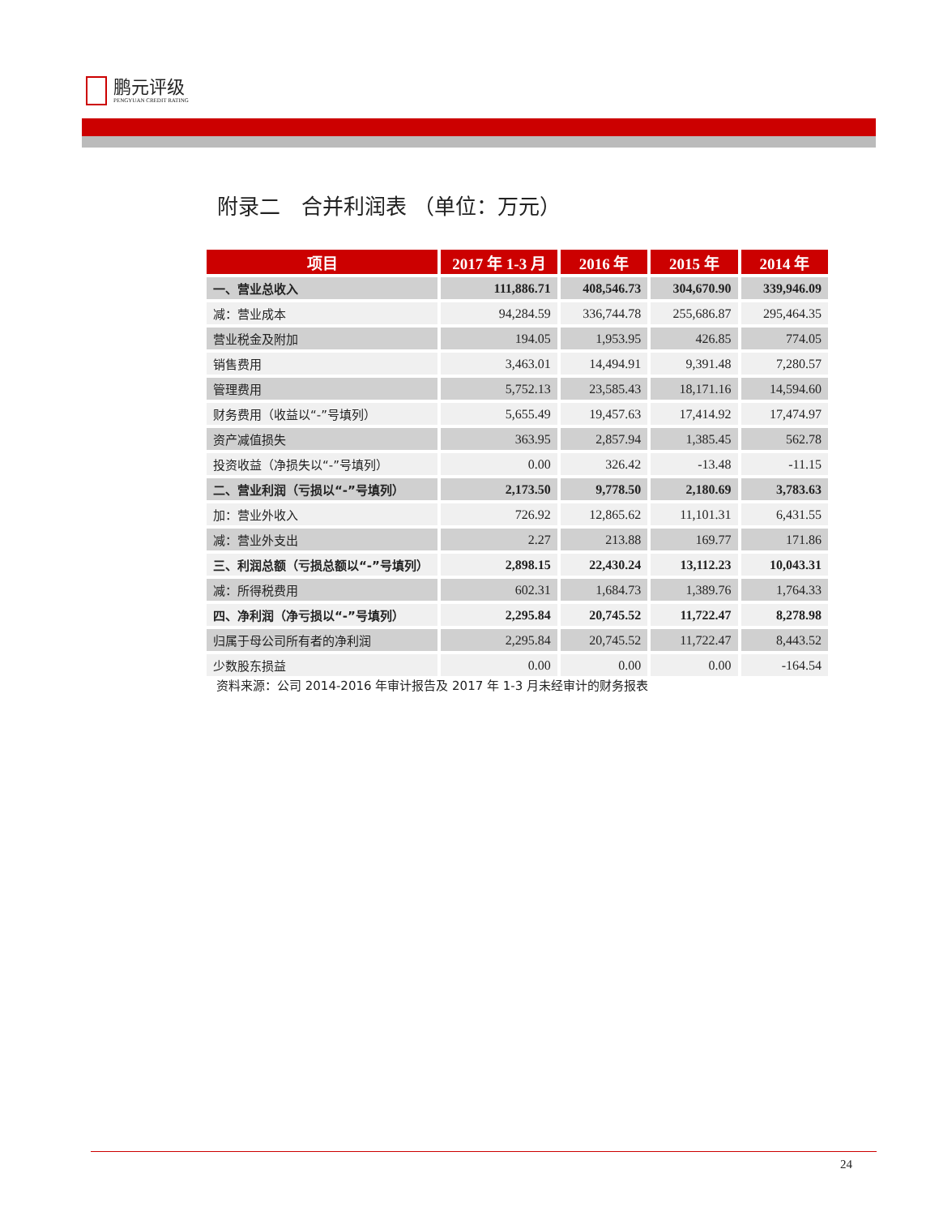鹏元评级
PENGYUAN CREDIT RATING
附录二　合并利润表 （单位：万元）
| 项目 | 2017 年 1-3 月 | 2016 年 | 2015 年 | 2014 年 |
| --- | --- | --- | --- | --- |
| 一、营业总收入 | 111,886.71 | 408,546.73 | 304,670.90 | 339,946.09 |
| 减：营业成本 | 94,284.59 | 336,744.78 | 255,686.87 | 295,464.35 |
| 营业税金及附加 | 194.05 | 1,953.95 | 426.85 | 774.05 |
| 销售费用 | 3,463.01 | 14,494.91 | 9,391.48 | 7,280.57 |
| 管理费用 | 5,752.13 | 23,585.43 | 18,171.16 | 14,594.60 |
| 财务费用（收益以“-”号填列） | 5,655.49 | 19,457.63 | 17,414.92 | 17,474.97 |
| 资产减值损失 | 363.95 | 2,857.94 | 1,385.45 | 562.78 |
| 投资收益（净损失以“-”号填列） | 0.00 | 326.42 | -13.48 | -11.15 |
| 二、营业利润（亏损以“-”号填列） | 2,173.50 | 9,778.50 | 2,180.69 | 3,783.63 |
| 加：营业外收入 | 726.92 | 12,865.62 | 11,101.31 | 6,431.55 |
| 减：营业外支出 | 2.27 | 213.88 | 169.77 | 171.86 |
| 三、利润总额（亏损总额以“-”号填列） | 2,898.15 | 22,430.24 | 13,112.23 | 10,043.31 |
| 减：所得税费用 | 602.31 | 1,684.73 | 1,389.76 | 1,764.33 |
| 四、净利润（净亏损以“-”号填列） | 2,295.84 | 20,745.52 | 11,722.47 | 8,278.98 |
| 归属于母公司所有者的净利润 | 2,295.84 | 20,745.52 | 11,722.47 | 8,443.52 |
| 少数股东损益 | 0.00 | 0.00 | 0.00 | -164.54 |
资料来源：公司 2014-2016 年审计报告及 2017 年 1-3 月未经审计的财务报表
24